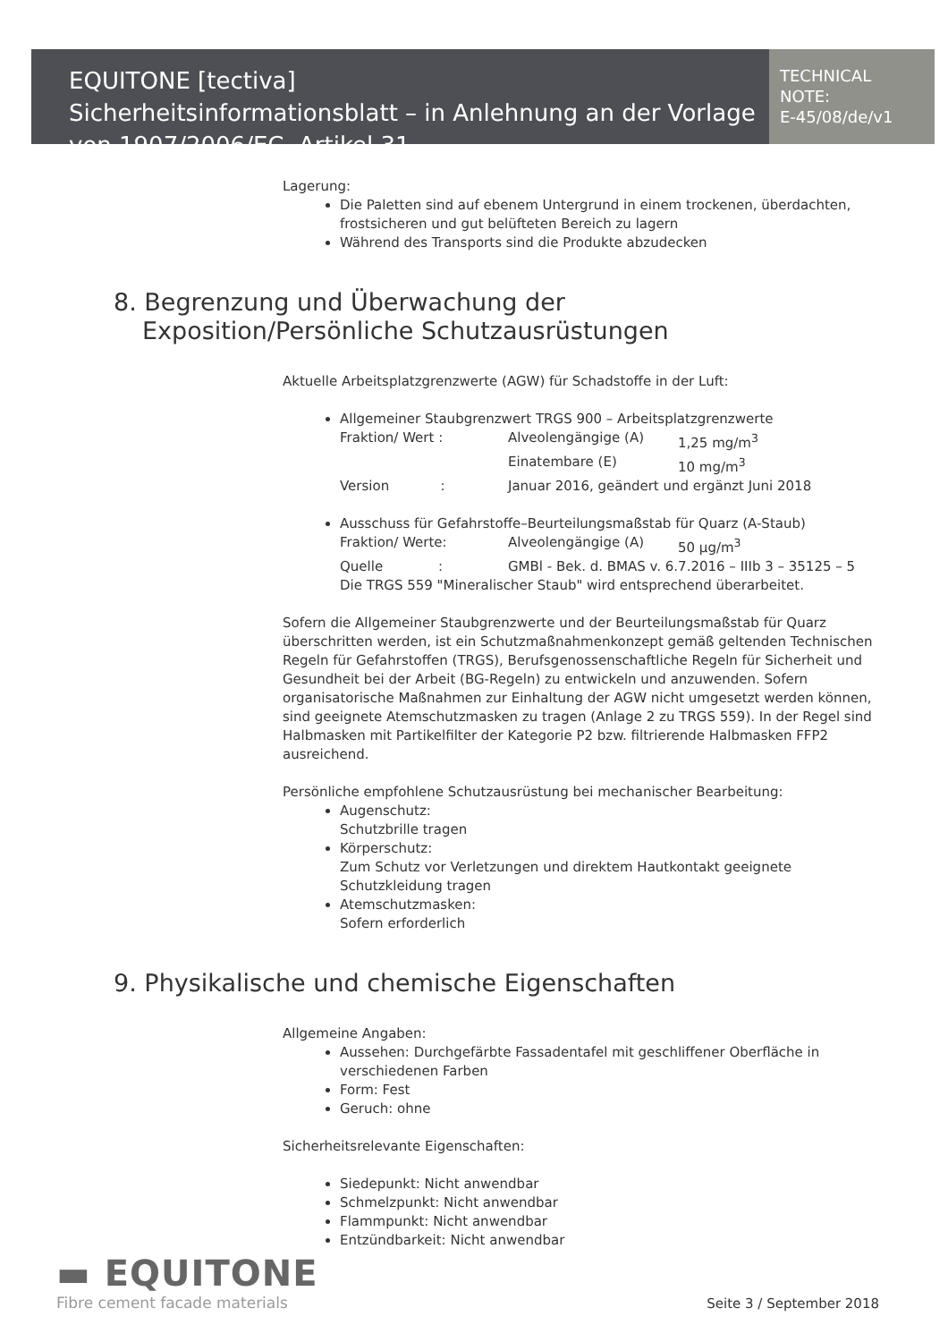EQUITONE [tectiva]
Sicherheitsinformationsblatt – in Anlehnung an der Vorlage von 1907/2006/EC, Artikel 31
TECHNICAL NOTE:
E-45/08/de/v1
Lagerung:
Die Paletten sind auf ebenem Untergrund in einem trockenen, überdachten, frostsicheren und gut belüfteten Bereich zu lagern
Während des Transports sind die Produkte abzudecken
8. Begrenzung und Überwachung der Exposition/Persönliche Schutzausrüstungen
Aktuelle Arbeitsplatzgrenzwerte (AGW) für Schadstoffe in der Luft:
Allgemeiner Staubgrenzwert TRGS 900 – Arbeitsplatzgrenzwerte
Fraktion/ Wert : Alveolengängige (A) 1,25 mg/m<sup>3</sup> Einatembare (E) 10 mg/m<sup>3</sup> Version : Januar 2016, geändert und ergänzt Juni 2018
Ausschuss für Gefahrstoffe–Beurteilungsmaßstab für Quarz (A-Staub)
Fraktion/ Werte: Alveolengängige (A) 50 µg/m<sup>3</sup> Quelle : GMBl - Bek. d. BMAS v. 6.7.2016 – IIIb 3 – 35125 – 5
Die TRGS 559 "Mineralischer Staub" wird entsprechend überarbeitet.
Sofern die Allgemeiner Staubgrenzwerte und der Beurteilungsmaßstab für Quarz überschritten werden, ist ein Schutzmaßnahmenkonzept gemäß geltenden Technischen Regeln für Gefahrstoffen (TRGS), Berufsgenossenschaftliche Regeln für Sicherheit und Gesundheit bei der Arbeit (BG-Regeln) zu entwickeln und anzuwenden. Sofern organisatorische Maßnahmen zur Einhaltung der AGW nicht umgesetzt werden können, sind geeignete Atemschutzmasken zu tragen (Anlage 2 zu TRGS 559). In der Regel sind Halbmasken mit Partikelfilter der Kategorie P2 bzw. filtrierende Halbmasken FFP2 ausreichend.
Persönliche empfohlene Schutzausrüstung bei mechanischer Bearbeitung:
Augenschutz:
Schutzbrille tragen
Körperschutz:
Zum Schutz vor Verletzungen und direktem Hautkontakt geeignete Schutzkleidung tragen
Atemschutzmasken:
Sofern erforderlich
9. Physikalische und chemische Eigenschaften
Allgemeine Angaben:
Aussehen: Durchgefärbte Fassadentafel mit geschliffener Oberfläche in verschiedenen Farben
Form: Fest
Geruch: ohne
Sicherheitsrelevante Eigenschaften:
Siedepunkt: Nicht anwendbar
Schmelzpunkt: Nicht anwendbar
Flammpunkt: Nicht anwendbar
Entzündbarkeit: Nicht anwendbar
▬ EQUITONE
Fibre cement facade materials
Seite 3 / September 2018